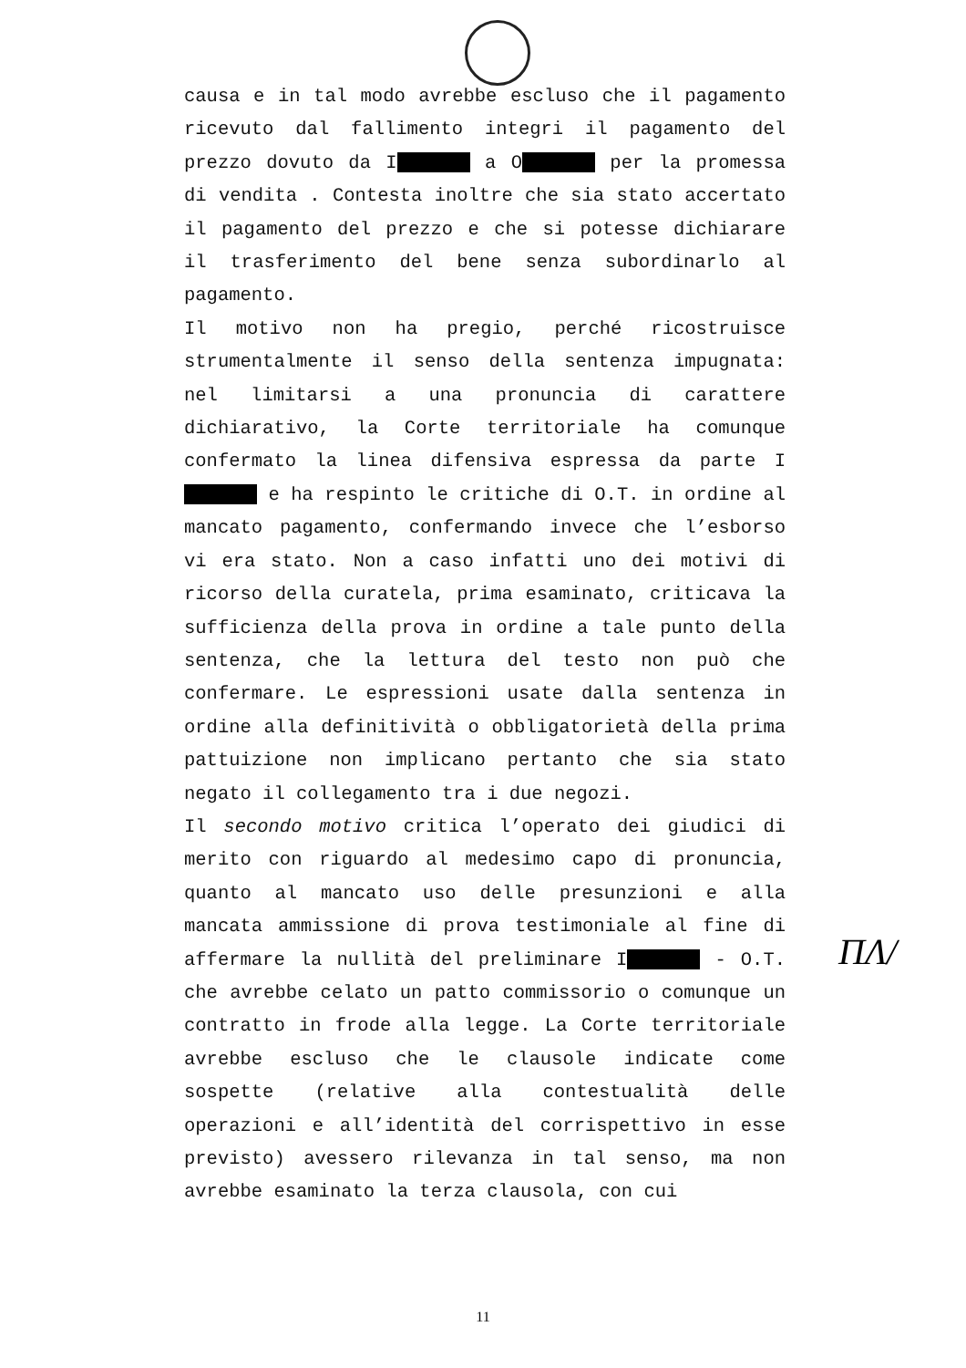causa e in tal modo avrebbe escluso che il pagamento ricevuto dal fallimento integri il pagamento del prezzo dovuto da I a O per la promessa di vendita . Contesta inoltre che sia stato accertato il pagamento del prezzo e che si potesse dichiarare il trasferimento del bene senza subordinarlo al pagamento.
Il motivo non ha pregio, perché ricostruisce strumentalmente il senso della sentenza impugnata: nel limitarsi a una pronuncia di carattere dichiarativo, la Corte territoriale ha comunque confermato la linea difensiva espressa da parte I e ha respinto le critiche di O.T. in ordine al mancato pagamento, confermando invece che l’esborso vi era stato. Non a caso infatti uno dei motivi di ricorso della curatela, prima esaminato, criticava la sufficienza della prova in ordine a tale punto della sentenza, che la lettura del testo non può che confermare. Le espressioni usate dalla sentenza in ordine alla definitività o obbligatorietà della prima pattuizione non implicano pertanto che sia stato negato il collegamento tra i due negozi.
Il secondo motivo critica l’operato dei giudici di merito con riguardo al medesimo capo di pronuncia, quanto al mancato uso delle presunzioni e alla mancata ammissione di prova testimoniale al fine di affermare la nullità del preliminare I - O.T. che avrebbe celato un patto commissorio o comunque un contratto in frode alla legge. La Corte territoriale avrebbe escluso che le clausole indicate come sospette (relative alla contestualità delle operazioni e all’identità del corrispettivo in esse previsto) avessero rilevanza in tal senso, ma non avrebbe esaminato la terza clausola, con cui
ΠΛ/
11